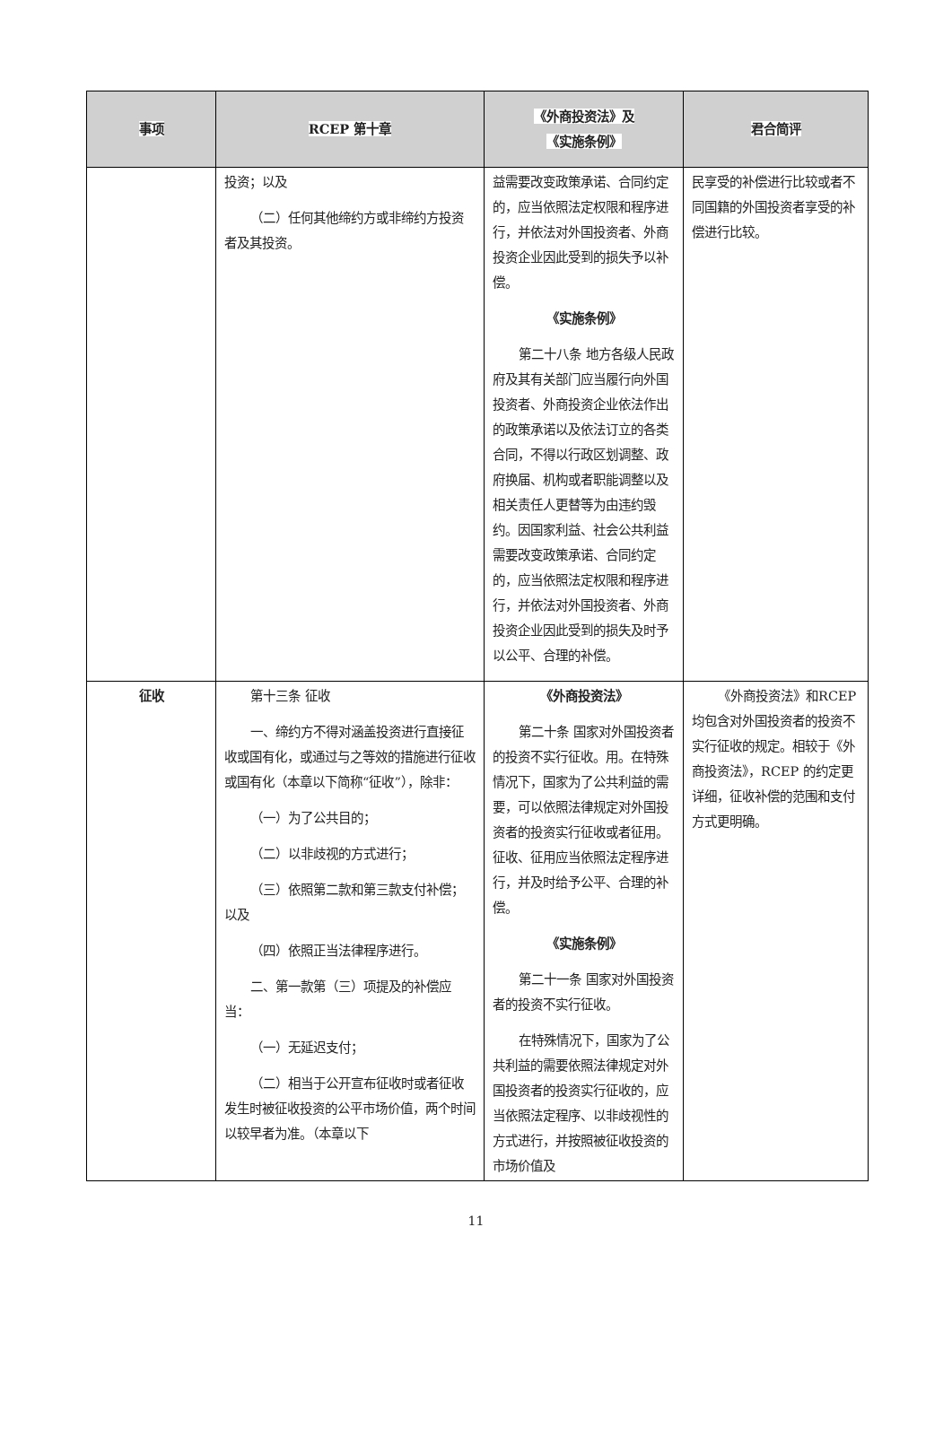| 事项 | RCEP 第十章 | 《外商投资法》及 《实施条例》 | 君合简评 |
| --- | --- | --- | --- |
| | 投资；以及 （二）任何其他缔约方或非缔约方投资者及其投资。 | 益需要改变政策承诺、合同约定的，应当依照法定权限和程序进行，并依法对外国投资者、外商投资企业因此受到的损失予以补偿。 《实施条例》 第二十八条 地方各级人民政府及其有关部门应当履行向外国投资者、外商投资企业依法作出的政策承诺以及依法订立的各类合同，不得以行政区划调整、政府换届、机构或者职能调整以及相关责任人更替等为由违约毁约。因国家利益、社会公共利益需要改变政策承诺、合同约定的，应当依照法定权限和程序进行，并依法对外国投资者、外商投资企业因此受到的损失及时予以公平、合理的补偿。 | 民享受的补偿进行比较或者不同国籍的外国投资者享受的补偿进行比较。 |
| 征收 | 第十三条 征收 一、缔约方不得对涵盖投资进行直接征收或国有化，或通过与之等效的措施进行征收或国有化（本章以下简称“征收”），除非： （一）为了公共目的； （二）以非歧视的方式进行； （三）依照第二款和第三款支付补偿；以及 （四）依照正当法律程序进行。 二、第一款第（三）项提及的补偿应当： （一）无延迟支付； （二）相当于公开宣布征收时或者征收发生时被征收投资的公平市场价值，两个时间以较早者为准。（本章以下 | 《外商投资法》 第二十条 国家对外国投资者的投资不实行征收。用。在特殊情况下，国家为了公共利益的需要，可以依照法律规定对外国投资者的投资实行征收或者征用。征收、征用应当依照法定程序进行，并及时给予公平、合理的补偿。 《实施条例》 第二十一条 国家对外国投资者的投资不实行征收。 在特殊情况下，国家为了公共利益的需要依照法律规定对外国投资者的投资实行征收的，应当依照法定程序、以非歧视性的方式进行，并按照被征收投资的市场价值及 | 《外商投资法》和RCEP 均包含对外国投资者的投资不实行征收的规定。相较于《外商投资法》，RCEP 的约定更详细，征收补偿的范围和支付方式更明确。 |
11